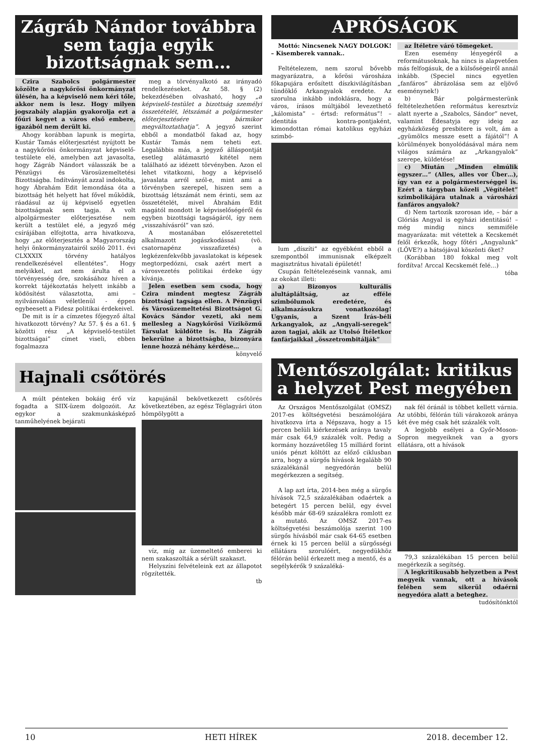Zágráb Nándor továbbra sem tagja egyik bizottságnak sem…
Czira Szabolcs polgármester közölte a nagykőrösi önkormányzat ülésén, ha a képviselő nem kéri tőle, akkor nem is lesz. Hogy milyen jogszabály alapján gyakorolja ezt a főúri kegyet a város első embere, igazából nem derült ki.
Ahogy korábban lapunk is megírta, Kustár Tamás előterjesztést nyújtott be a nagykőrösi önkormányzat képviselő-testülete elé, amelyben azt javasolta, hogy Zágráb Nándort válasszák be a Pénzügyi és Városüzemeltetési Bizottságba. Indítványát azzal indokolta, hogy Ábrahám Edit lemondása óta a bizottság hét helyett hat fővel működik, ráadásul az új képviselő egyetlen bizottságnak sem tagja. A volt alpolgármester előterjesztése nem került a testület elé, a jegyző még csírájában elfojtotta, arra hivatkozva, hogy „az előterjesztés a Magyarország helyi önkormányzatairól szóló 2011. évi CLXXXIX törvény hatályos rendelkezésével ellentétes”. Hogy melyikkel, azt nem árulta el a törvényesség őre, szokásához híven a korrekt tájékoztatás helyett inkább a ködösítést választotta, ami – nyilvánvalóan véletlenül - éppen egybeesett a Fidesz politikai érdekeivel.
De mit is ír a címzetes főjegyző által hivatkozott törvény? Az 57. § és a 61. § közötti rész „A képviselő-testület bizottságai” címet viseli, ebben fogalmazza
meg a törvényalkotó az irányadó rendelkezéseket. Az 58. § (2) bekezdésében olvasható, hogy „a képviselő-testület a bizottság személyi összetételét, létszámát a polgármester előterjesztésére bármikor megváltoztathatja”. A jegyző szerint ebből a mondatból fakad az, hogy Kustár Tamás nem teheti ezt. Legalábbis más, a jegyző álláspontját esetleg alátámasztó kitétel nem található az idézett törvényben. Azon el lehet vitatkozni, hogy a képviselő javaslata arról szól-e, mint ami a törvényben szerepel, hiszen sem a bizottság létszámát nem érinti, sem az összetételét, mivel Ábrahám Edit magától mondott le képviselőségéről és egyben bizottsági tagságáról, így nem „visszahívásról” van szó.
A mostanában előszeretettel alkalmazott jogászkodással (vö. csatornapénz visszafizetés) a legkézenfekvőbb javaslatokat is képesek megtorpedózni, csak azért mert a városvezetés politikai érdeke úgy kívánja.
Jelen esetben sem csoda, hogy Czira mindent megtesz Zágráb bizottsági tagsága ellen. A Pénzügyi és Városüzemeltetési Bizottságot G. Kovács Sándor vezeti, aki nem mellesleg a Nagykőrösi Víziközmű Társulat küldötte is. Ha Zágráb bekerülne a bizottságba, bizonyára lenne hozzá néhány kérdése…
könyvelő
Hajnali csőtörés
A múlt pénteken bokáig érő víz fogadta a SIIX-üzem dolgozóit. Az egykor a szakmunkásképző tanműhelyének bejárati
kapujánál bekövetkezett csőtörés következtében, az egész Téglagyári úton hömpölygött a
víz, míg az üzemeltető emberei ki nem szakaszolták a sérült szakaszt.
Helyszíni felvételeink ezt az állapotot rögzítették.
tb
APRÓSÁGOK
Mottó: Nincsenek NAGY DOLGOK! – Kisemberek vannak..
Feltételezem, nem szorul bővebb magyarázatra, a kőrösi városháza főkapujára erősített díszkivilágításban tündöklő Arkangyalok eredete. Az szorulna inkább indoklásra, hogy a város, írásos múltjából levezethető „kálomista” – értsd: református”! – identitás kontra-pontjaként, kimondottan római katolikus egyházi szimbó-
lum „díszíti” az egyébként ebből a szempontból immunisnak elképzelt magisztrátus hivatali épületét!
Csupán feltételezéseink vannak, ami az okokat illeti:
a) Bizonyos kulturális alultápláltság, az efféle szimbólumok eredetére, és alkalmazásukra vonatkozólag! Ugyanis, a Szent Írás-béli Arkangyalok, az „Angyali-seregek” azon tagjai, akik az Utolsó Ítéletkor fanfárjaikkal „összetrombitálják”
az Ítéletre váró tömegeket.
Ezen esemény lényegéről a reformátusoknak, ha nincs is alapvetően más felfogásuk, de a külsőségeiről annál inkább. (Speciel nincs egyetlen „fanfáros” ábrázolása sem az eljövő eseménynek!)
b) Bár polgármesterünk feltételezhetően református keresztvíz alatt nyerte a „Szabolcs, Sándor” nevet, valamint Édesatyja egy ideig az egyházközség presbitere is volt, ám a „gyümölcs messze esett a fájától”! A körülmények bonyolódásával mára nem világos számára az „Arkangyalok” szerepe, küldetése!
c) Miután „Minden elmúlik egyszer…” (Alles, alles vor Über…), így van ez a polgármesterséggel is. Ezért a tárgyban közeli „Végítélet” szimbolikájára utalnak a városházi fanfáros angyalok?
d) Nem tartozik szorosan ide, – bár a Glóriás Angyal is egyházi identitású! – még mindig nincs semmiféle magyarázata: mit vétettek a Kecskemét felől érkezők, hogy főtéri „Angyalunk” (LŐVE?) a hátsójával köszönti őket?
(Korábban 180 fokkal meg volt fordítva! Arccal Kecskemét felé…)
tóba
Mentőszolgálat: kritikus a helyzet Pest megyében
Az Országos Mentőszolgálat (OMSZ) 2017-es költségvetési beszámolójára hivatkozva írta a Népszava, hogy a 15 percen belüli kiérkezések aránya tavaly már csak 64,9 százalék volt. Pedig a kormány hozzávetőleg 15 milliárd forint uniós pénzt költött az előző ciklusban arra, hogy a sürgős hívások legalább 90 százalékánál negyedórán belül megérkezzen a segítség.
A lap azt írta, 2014-ben még a sürgős hívások 72,5 százalékában odaértek a betegért 15 percen belül, egy évvel később már 68-69 százalékra romlott ez a mutató. Az OMSZ 2017-es költségvetési beszámolója szerint 100 sürgős hívásból már csak 64-65 esetben érnek ki 15 percen belül a sürgősségi ellátásra szorulóért, negyedükhöz félórán belül érkezett meg a mentő, és a segélykérők 9 százaléká-
nak fél óránál is többet kellett várnia. Az utóbbi, félórán túli várakozok aránya két éve még csak hét százalék volt.
A legjobb esélyei a Győr-Moson-Sopron megyeiknek van a gyors ellátásra, ott a hívások
79,3 százalékában 15 percen belül megérkezik a segítség.
A legkritikusabb helyzetben a Pest megyeik vannak, ott a hívások felében sem sikerül odaérni negyedóra alatt a beteghez.
tudósítónktól
10 HETI HÍREK 2018. december 12.